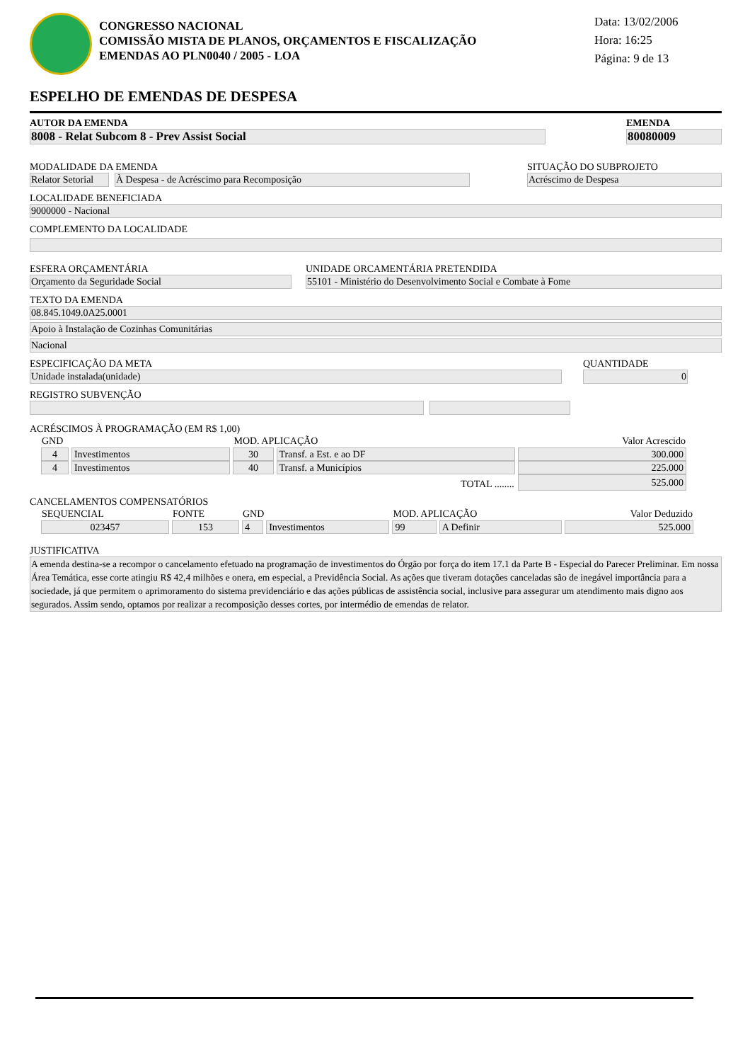CONGRESSO NACIONAL
COMISSÃO MISTA DE PLANOS, ORÇAMENTOS E FISCALIZAÇÃO
EMENDAS AO PLN0040 / 2005 - LOA
Data: 13/02/2006
Hora: 16:25
Página: 9 de 13
ESPELHO DE EMENDAS DE DESPESA
AUTOR DA EMENDA
8008 - Relat Subcom 8 - Prev Assist Social
EMENDA
80080009
MODALIDADE DA EMENDA
Relator Setorial
À Despesa - de Acréscimo para Recomposição
SITUAÇÃO DO SUBPROJETO
Acréscimo de Despesa
LOCALIDADE BENEFICIADA
9000000 - Nacional
COMPLEMENTO DA LOCALIDADE
ESFERA ORÇAMENTÁRIA
Orçamento da Seguridade Social
UNIDADE ORCAMENTÁRIA PRETENDIDA
55101 - Ministério do Desenvolvimento Social e Combate à Fome
TEXTO DA EMENDA
08.845.1049.0A25.0001
Apoio à Instalação de Cozinhas Comunitárias
Nacional
ESPECIFICAÇÃO DA META
Unidade instalada(unidade)
QUANTIDADE
0
REGISTRO SUBVENÇÃO
ACRÉSCIMOS À PROGRAMAÇÃO (EM R$ 1,00)
| GND | | MOD. APLICAÇÃO | | Valor Acrescido |
| --- | --- | --- | --- | --- |
| 4 | Investimentos | 30 | Transf. a Est. e ao DF | 300.000 |
| 4 | Investimentos | 40 | Transf. a Municípios | 225.000 |
| TOTAL ........ | | | | 525.000 |
CANCELAMENTOS COMPENSATÓRIOS
| SEQUENCIAL | FONTE | GND | | MOD. APLICAÇÃO | | Valor Deduzido |
| --- | --- | --- | --- | --- | --- | --- |
| 023457 | 153 | 4 | Investimentos | 99 | A Definir | 525.000 |
JUSTIFICATIVA
A emenda destina-se a recompor o cancelamento efetuado na programação de investimentos do Órgão por força do item 17.1 da Parte B - Especial do Parecer Preliminar. Em nossa Área Temática, esse corte atingiu R$ 42,4 milhões e onera, em especial, a Previdência Social. As ações que tiveram dotações canceladas são de inegável importância para a sociedade, já que permitem o aprimoramento do sistema previdenciário e das ações públicas de assistência social, inclusive para assegurar um atendimento mais digno aos segurados. Assim sendo, optamos por realizar a recomposição desses cortes, por intermédio de emendas de relator.